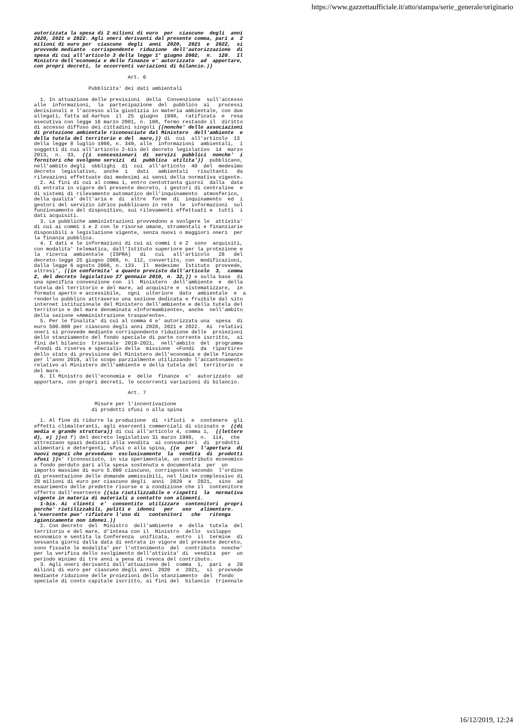https://www.gazzettaufficiale.it/atto/stampa/serie_generale/originario
autorizzata la spesa di 2 milioni di euro  per  ciascuno  degli  anni
2020, 2021 e 2022. Agli oneri derivanti dal presente comma, pari a  2
milioni di euro per  ciascuno  degli  anni  2020,  2021  e  2022,  si
provvede mediante  corrispondente  riduzione  dell'autorizzazione  di
spesa di cui all'articolo 3 della legge 1° giugno 2002,  n.  120.  Il
Ministro dell'economia e delle finanze e' autorizzato  ad  apportare,
con propri decreti, le occorrenti variazioni di bilancio.))

                               Art. 6

                  Pubblicita' dei dati ambientali

  1. In attuazione delle previsioni  della  Convenzione  sull'accesso
alle  informazioni,  la  partecipazione  del  pubblico  ai   processi
decisionali e l'accesso alla giustizia in materia ambientale, con due
allegati, fatta ad Aarhus  il  25  giugno  1998,  ratificata  e  resa
esecutiva con legge 16 marzo 2001, n. 108, fermo restando il  diritto
di accesso diffuso dei cittadini singoli ((nonche' delle associazioni
di protezione ambientale riconosciute dal Ministero  dell'ambiente  e
della tutela del territorio e del  mare,)) di  cui  all'articolo  13
della legge 8 luglio 1986, n. 349, alle  informazioni  ambientali,  i
soggetti di cui all'articolo 2-bis del decreto legislativo  14  marzo
2013,  n.  33,  ((i  concessionari  di  servizi  pubblici  nonche'  i
fornitori che svolgono servizi  di  pubblica  utilita'))  pubblicano,
nell'ambito degli  obblighi  di  cui  all'articolo  40  del  medesimo
decreto  legislativo,  anche  i   dati   ambientali   risultanti   da
rilevazioni effettuate dai medesimi ai sensi della normativa vigente.
  2. Ai fini di cui al comma 1, entro centottanta giorni  dalla  data
di entrata in vigore del presente decreto, i gestori di centraline  e
di sistemi di rilevamento automatico dell'inquinamento  atmosferico,
della qualita' dell'aria e  di  altre  forme  di  inquinamento  ed  i
gestori del servizio idrico pubblicano in rete  le  informazioni  sul
funzionamento del dispositivo, sui rilevamenti effettuati e  tutti  i
dati acquisiti.
  3. Le pubbliche amministrazioni provvedono a svolgere le  attivita'
di cui ai commi 1 e 2 con le risorse umane, strumentali e finanziarie
disponibili a legislazione vigente, senza nuovi o maggiori oneri  per
la finanza pubblica.
  4. I dati e le informazioni di cui ai commi 1 e 2  sono  acquisiti,
con modalita' telematica, dall'Istituto superiore per la protezione e
la  ricerca  ambientale  (ISPRA)   di   cui   all'articolo   28   del
decreto-legge 25 giugno 2008, n. 112, convertito, con  modificazioni,
dalla legge 6 agosto 2008, n. 133.  Il  medesimo  Istituto  provvede,
altresi', ((in conformita' a quanto previsto dall'articolo  3,  comma
2, del decreto legislativo 27 gennaio 2010, n. 32,)) e sulla base  di
una specifica convenzione con  il  Ministero  dell'ambiente  e  della
tutela del territorio e del mare, ad acquisire e  sistematizzare,  in
formato aperto e accessibile,  ogni  ulteriore  dato  ambientale  e  a
renderlo pubblico attraverso una sezione dedicata e fruibile dal sito
internet istituzionale del Ministero dell'ambiente e della tutela del
territorio e del mare denominata «Informambiente», anche  nell'ambito
della sezione «Amministrazione trasparente».
  5. Per le finalita' di cui al comma 4 e' autorizzata una  spesa  di
euro 500.000 per ciascuno degli anni 2020, 2021 e 2022.  Ai  relativi
oneri si provvede mediante corrispondente riduzione delle  proiezioni
dello stanziamento del fondo speciale di parte corrente iscritto,  ai
fini del bilancio  triennale  2019-2021,  nell'ambito  del  programma
«Fondi di riserva e speciali» della  missione  «Fondi  da  ripartire»
dello stato di previsione del Ministero dell'economia e delle finanze
per l'anno 2019, allo scopo parzialmente utilizzando l'accantonamento
relativo al Ministero dell'ambiente e della tutela del  territorio  e
del mare.
  6. Il Ministro dell'economia e  delle  finanze  e'  autorizzato  ad
apportare, con propri decreti, le occorrenti variazioni di bilancio.

                               Art. 7

                    Misure per l'incentivazione
                   di prodotti sfusi o alla spina

  1. Al fine di ridurre la produzione  di  rifiuti  e  contenere  gli
effetti climalteranti, agli esercenti commerciali di vicinato e  ((di
media e grande struttura)) di cui all'articolo 4, comma 1,  ((lettere
d), e) )) ed f) del decreto legislativo 31 marzo 1998,  n.  114,  che
attrezzano spazi dedicati alla vendita  ai consumatori  di  prodotti
alimentari e detergenti, sfusi o alla spina, ((o  per  l'apertura  di
nuovi negozi che prevedano  esclusivamente  la  vendita  di  prodotti
sfusi )) e' riconosciuto, in via sperimentale, un contributo economico
a fondo perduto pari alla spesa sostenuta e documentata  per  un
importo massimo di euro 5.000 ciascuno, corrisposto secondo  l'ordine
di presentazione delle domande ammissibili, nel limite complessivo di
20 milioni di euro per ciascuno degli  anni  2020  e  2021,  sino  ad
esaurimento delle predette risorse e a condizione che il  contenitore
offerto dall'esercente ((sia riutilizzabile e rispetti  la  normativa
vigente in materia di materiali a contatto con alimenti.
  1-bis. Ai  clienti  e'  consentito  utilizzare  contenitori  propri
purche' riutilizzabili, puliti e  idonei   per   uso   alimentare.
L'esercente puo' rifiutare l'uso di   contenitori   che   ritenga
igienicamente non idonei.))
  2. Con decreto  del  Ministro  dell'ambiente  e  della  tutela  del
territorio e del mare, d'intesa con il  Ministro  dello  sviluppo
economico e sentita la Conferenza  unificata,  entro  il  termine  di
sessanta giorni dalla data di entrata in vigore del presente decreto,
sono fissate le modalita' per l'ottenimento  del  contributo  nonche'
per la verifica dello svolgimento dell'attivita' di  vendita  per  un
periodo minimo di tre anni a pena di revoca del contributo.
  3. Agli oneri derivanti dall'attuazione del  comma  1,  pari  a  20
milioni di euro per ciascuno degli anni  2020  e  2021,  si  provvede
mediante riduzione delle proiezioni dello stanziamento  del  fondo
speciale di conto capitale iscritto, ai fini del  bilancio  triennale
16/12/2019, 12:24